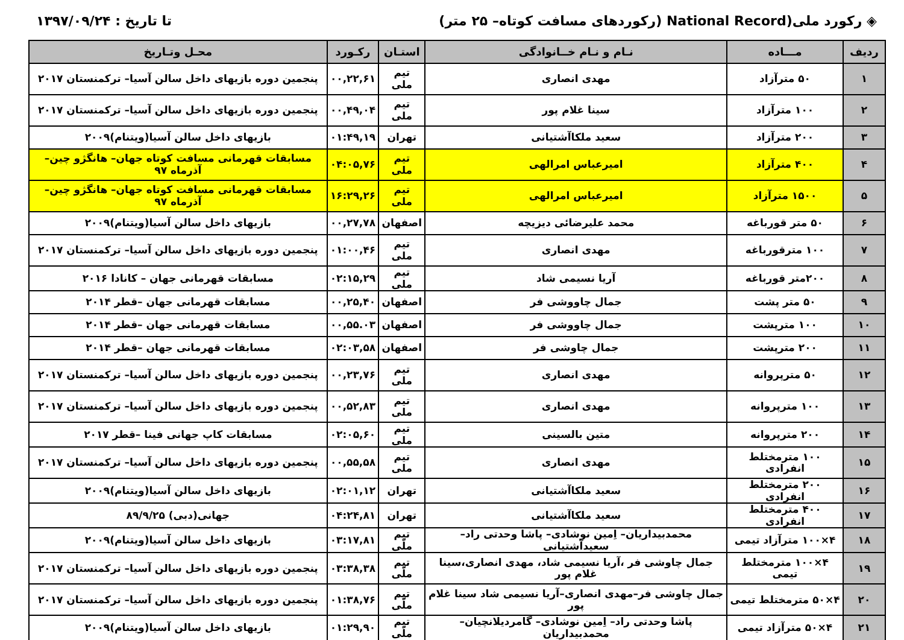◈ رکورد ملی(National Record (رکوردهای مسافت کوتاه– ۲۵ متر)
تا تاریخ : ۱۳۹۷/۰۹/۲۴
| ردیف | مـــاده | نـام و نـام خــانوادگی | استـان | رکـورد | محـل وتـاریخ |
| --- | --- | --- | --- | --- | --- |
| ۱ | ۵۰ مترآزاد | مهدی انصاری | تیم ملی | ۰۰,۲۲,۶۱ | پنجمین دوره بازیهای داخل سالن آسیا– ترکمنستان ۲۰۱۷ |
| ۲ | ۱۰۰ مترآزاد | سینا غلام پور | تیم ملی | ۰۰,۴۹,۰۴ | پنجمین دوره بازیهای داخل سالن آسیا– ترکمنستان ۲۰۱۷ |
| ۳ | ۲۰۰ مترآزاد | سعید ملکاآشتیانی | تهران | ۰۱:۴۹,۱۹ | بازیهای داخل سالن آسیا(ویتنام)۲۰۰۹ |
| ۴ | ۴۰۰ مترآزاد | امیرعباس امرالهی | تیم ملی | ۰۴:۰۵,۷۶ | مسابقات قهرمانی مسافت کوتاه جهان– هانگژو چین–آذرماه ۹۷ |
| ۵ | ۱۵۰۰ مترآزاد | امیرعباس امرالهی | تیم ملی | ۱۶:۲۹,۲۶ | مسابقات قهرمانی مسافت کوتاه جهان– هانگژو چین–آذرماه ۹۷ |
| ۶ | ۵۰ متر قورباغه | محمد علیرضائی دیزیچه | اصفهان | ۰۰,۲۷,۷۸ | بازیهای داخل سالن آسیا(ویتنام)۲۰۰۹ |
| ۷ | ۱۰۰ مترقورباغه | مهدی انصاری | تیم ملی | ۰۱:۰۰,۴۶ | پنجمین دوره بازیهای داخل سالن آسیا– ترکمنستان ۲۰۱۷ |
| ۸ | ۲۰۰متر قورباغه | آریا نسیمی شاد | تیم ملی | ۰۲:۱۵,۲۹ | مسابقات قهرمانی جهان – کانادا ۲۰۱۶ |
| ۹ | ۵۰ متر پشت | جمال چاووشی فر | اصفهان | ۰۰,۲۵,۴۰ | مسابقات قهرمانی جهان –قطر ۲۰۱۴ |
| ۱۰ | ۱۰۰ مترپشت | جمال چاووشی فر | اصفهان | ۰۰,۵۵.۰۳ | مسابقات قهرمانی جهان –قطر ۲۰۱۴ |
| ۱۱ | ۲۰۰ مترپشت | جمال چاوشی فر | اصفهان | ۰۲:۰۳,۵۸ | مسابقات قهرمانی جهان –قطر ۲۰۱۴ |
| ۱۲ | ۵۰ مترپروانه | مهدی انصاری | تیم ملی | ۰۰,۲۳,۷۶ | پنجمین دوره بازیهای داخل سالن آسیا– ترکمنستان ۲۰۱۷ |
| ۱۳ | ۱۰۰ مترپروانه | مهدی انصاری | تیم ملی | ۰۰,۵۲,۸۳ | پنجمین دوره بازیهای داخل سالن آسیا– ترکمنستان ۲۰۱۷ |
| ۱۴ | ۲۰۰ مترپروانه | متین بالسینی | تیم ملی | ۰۲:۰۵,۶۰ | مسابقات کاپ جهانی فینا –قطر ۲۰۱۷ |
| ۱۵ | ۱۰۰ مترمختلط انفرادی | مهدی انصاری | تیم ملی | ۰۰,۵۵,۵۸ | پنجمین دوره بازیهای داخل سالن آسیا– ترکمنستان ۲۰۱۷ |
| ۱۶ | ۲۰۰ مترمختلط انفرادی | سعید ملکاآشتیانی | تهران | ۰۲:۰۱,۱۲ | بازیهای داخل سالن آسیا(ویتنام)۲۰۰۹ |
| ۱۷ | ۴۰۰ مترمختلط انفرادی | سعید ملکاآشتیانی | تهران | ۰۴:۲۴,۸۱ | جهانی(دبی) ۸۹/۹/۲۵ |
| ۱۸ | ۴×۱۰۰ مترآزاد تیمی | محمدبیداریان– اِمین نوشادی– پاشا وحدتی راد– سعیدآشتیانی | تیم ملّی | ۰۳:۱۷,۸۱ | بازیهای داخل سالن آسیا(ویتنام)۲۰۰۹ |
| ۱۹ | ۴×۱۰۰ مترمختلط تیمی | جمال چاوشی فر ،آریا نسیمی شاد، مهدی انصاری،سینا غلام پور | تیم ملّی | ۰۳:۳۸,۳۸ | پنجمین دوره بازیهای داخل سالن آسیا– ترکمنستان ۲۰۱۷ |
| ۲۰ | ۴×۵۰ مترمختلط تیمی | جمال چاوشی فر–مهدی انصاری–آریا نسیمی شاد سینا غلام پور | تیم ملّی | ۰۱:۳۸,۷۶ | پنجمین دوره بازیهای داخل سالن آسیا– ترکمنستان ۲۰۱۷ |
| ۲۱ | ۴×۵۰ مترآزاد تیمی | پاشا وحدتی راد– اِمین نوشادی– گامردیلانچیان– محمدبیداریان | تیم ملّی | ۰۱:۲۹,۹۰ | بازیهای داخل سالن آسیا(ویتنام)۲۰۰۹ |